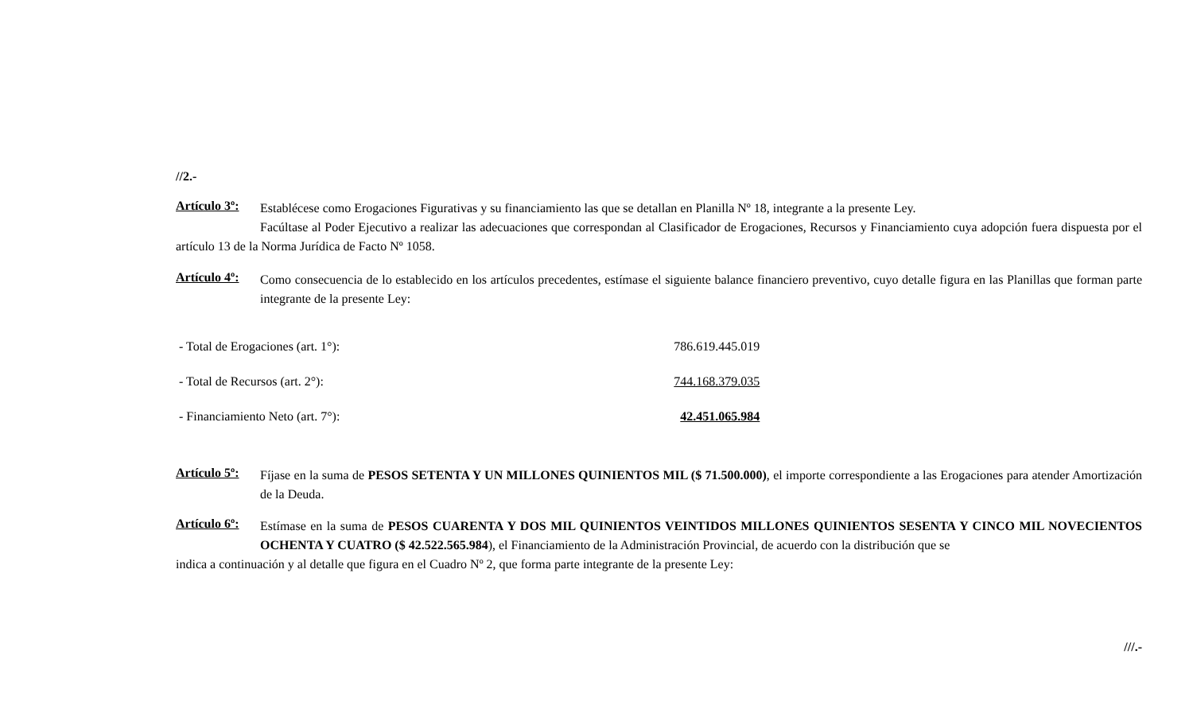//2.-
Artículo 3º:
Establécese como Erogaciones Figurativas y su financiamiento las que se detallan en Planilla Nº 18, integrante a la presente Ley.
Facúltase al Poder Ejecutivo a realizar las adecuaciones que correspondan al Clasificador de Erogaciones, Recursos y Financiamiento cuya adopción fuera dispuesta por el artículo 13 de la Norma Jurídica de Facto Nº 1058.
Artículo 4º:
Como consecuencia de lo establecido en los artículos precedentes, estímase el siguiente balance financiero preventivo, cuyo detalle figura en las Planillas que forman parte integrante de la presente Ley:
| - Total de Erogaciones (art. 1°): | 786.619.445.019 |
| - Total de Recursos (art. 2°): | 744.168.379.035 |
| - Financiamiento Neto (art. 7°): | 42.451.065.984 |
Artículo 5º:
Fíjase en la suma de PESOS SETENTA Y UN MILLONES QUINIENTOS MIL ($ 71.500.000), el importe correspondiente a las Erogaciones para atender Amortización de la Deuda.
Artículo 6º:
Estímase en la suma de PESOS CUARENTA Y DOS MIL QUINIENTOS VEINTIDOS MILLONES QUINIENTOS SESENTA Y CINCO MIL NOVECIENTOS OCHENTA Y CUATRO ($ 42.522.565.984), el Financiamiento de la Administración Provincial, de acuerdo con la distribución que se
indica a continuación y al detalle que figura en el Cuadro Nº 2, que forma parte integrante de la presente Ley:
///.-